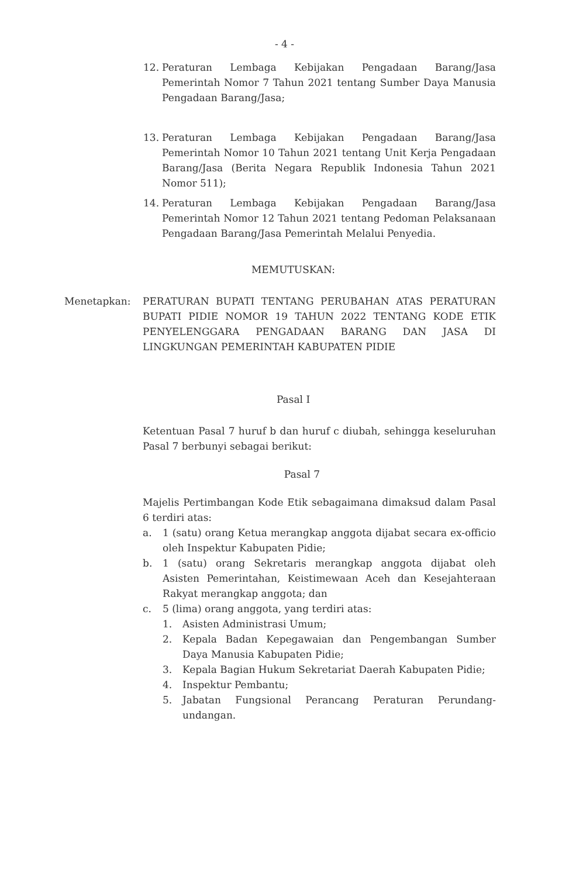- 4 -
12. Peraturan Lembaga Kebijakan Pengadaan Barang/Jasa Pemerintah Nomor 7 Tahun 2021 tentang Sumber Daya Manusia Pengadaan Barang/Jasa;
13. Peraturan Lembaga Kebijakan Pengadaan Barang/Jasa Pemerintah Nomor 10 Tahun 2021 tentang Unit Kerja Pengadaan Barang/Jasa (Berita Negara Republik Indonesia Tahun 2021 Nomor 511);
14. Peraturan Lembaga Kebijakan Pengadaan Barang/Jasa Pemerintah Nomor 12 Tahun 2021 tentang Pedoman Pelaksanaan Pengadaan Barang/Jasa Pemerintah Melalui Penyedia.
MEMUTUSKAN:
Menetapkan: PERATURAN BUPATI TENTANG PERUBAHAN ATAS PERATURAN BUPATI PIDIE NOMOR 19 TAHUN 2022 TENTANG KODE ETIK PENYELENGGARA PENGADAAN BARANG DAN JASA DI LINGKUNGAN PEMERINTAH KABUPATEN PIDIE
Pasal I
Ketentuan Pasal 7 huruf b dan huruf c diubah, sehingga keseluruhan Pasal 7 berbunyi sebagai berikut:
Pasal 7
Majelis Pertimbangan Kode Etik sebagaimana dimaksud dalam Pasal 6 terdiri atas:
a. 1 (satu) orang Ketua merangkap anggota dijabat secara ex-officio oleh Inspektur Kabupaten Pidie;
b. 1 (satu) orang Sekretaris merangkap anggota dijabat oleh Asisten Pemerintahan, Keistimewaan Aceh dan Kesejahteraan Rakyat merangkap anggota; dan
c. 5 (lima) orang anggota, yang terdiri atas:
1. Asisten Administrasi Umum;
2. Kepala Badan Kepegawaian dan Pengembangan Sumber Daya Manusia Kabupaten Pidie;
3. Kepala Bagian Hukum Sekretariat Daerah Kabupaten Pidie;
4. Inspektur Pembantu;
5. Jabatan Fungsional Perancang Peraturan Perundang-undangan.